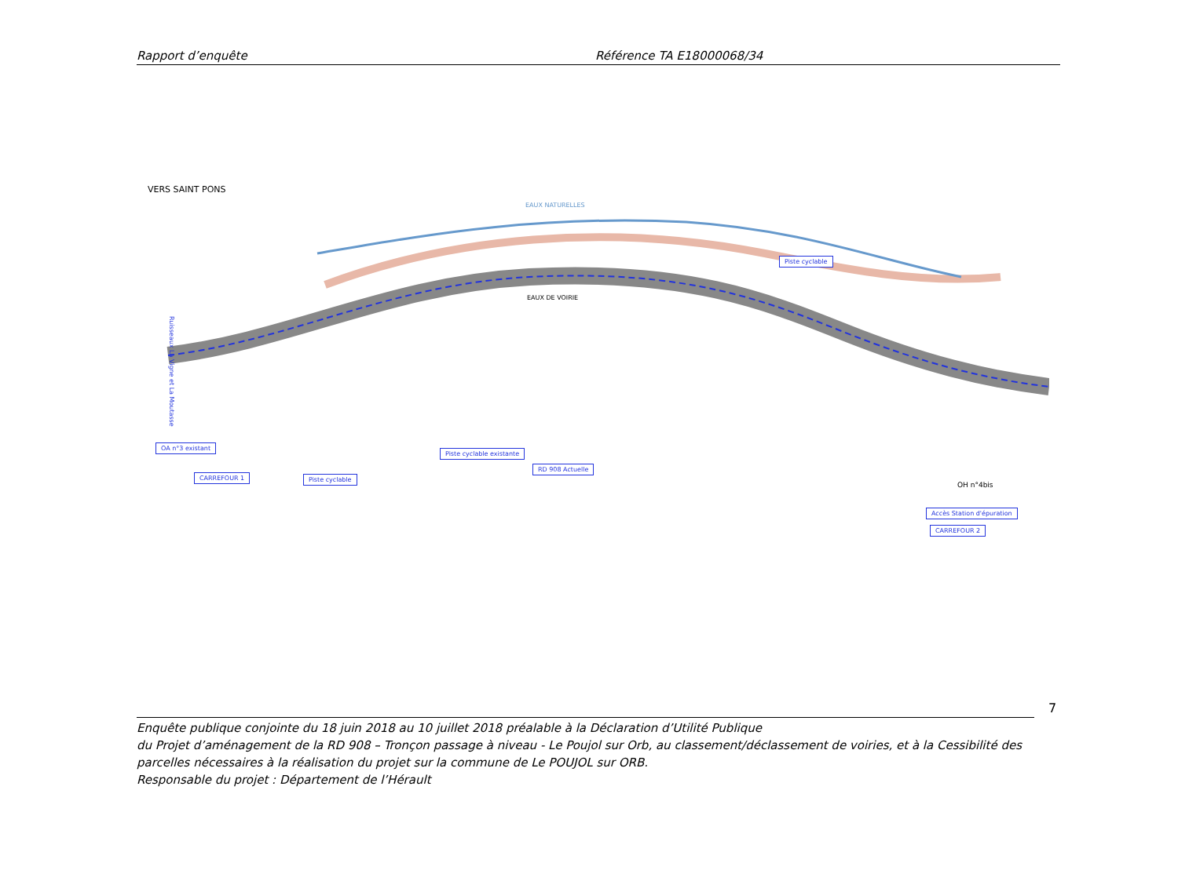Rapport d’enquête Référence TA E18000068/34
VERS SAINT PONS
EAUX NATURELLES
EAUX DE VOIRIE
OA n°3 existant
CARREFOUR 1 Piste cyclable
Piste cyclable existante
RD 908 Actuelle
Piste cyclable
Accès Station d'épuration
CARREFOUR 2
OH n°4bis
Ruisseaux La Vigne et La Moutasse
7
Enquête publique conjointe du 18 juin 2018 au 10 juillet 2018 préalable à la Déclaration d’Utilité Publique
du Projet d’aménagement de la RD 908 – Tronçon passage à niveau - Le Poujol sur Orb, au classement/déclassement de voiries, et à la Cessibilité des parcelles nécessaires à la réalisation du projet sur la commune de Le POUJOL sur ORB.
Responsable du projet : Département de l’Hérault